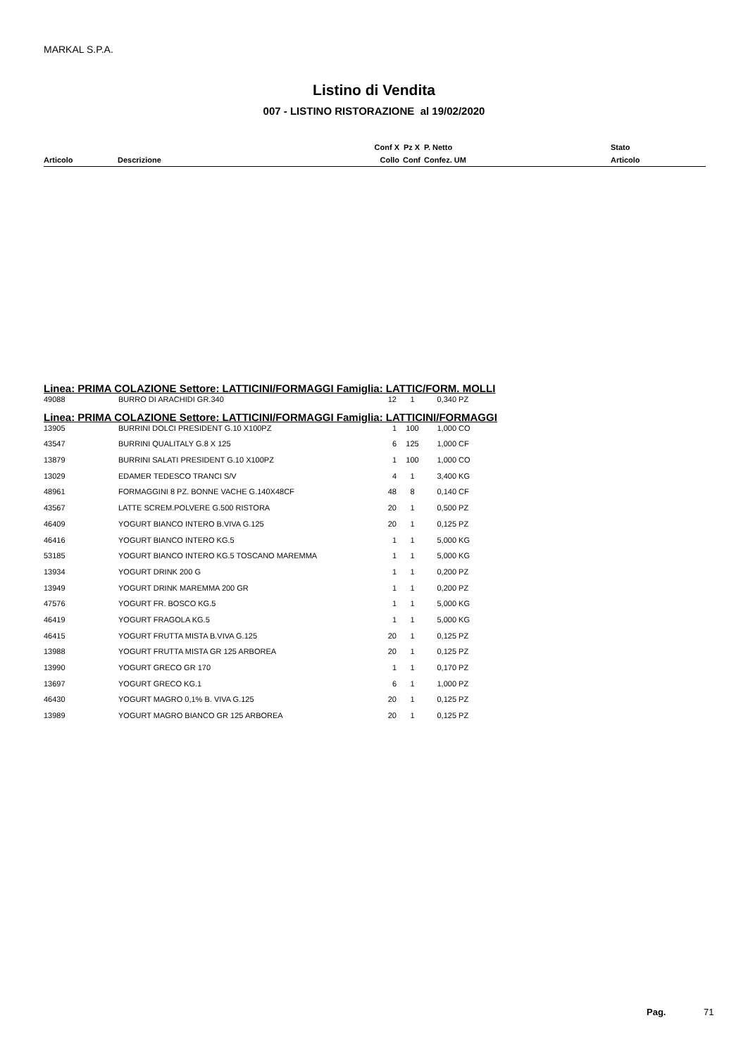MARKAL S.P.A.
Listino di Vendita
007 - LISTINO RISTORAZIONE al 19/02/2020
| | | Conf X | Pz X | P. Netto | Stato |
| Articolo | Descrizione | Collo | Conf | Confez. UM | Articolo |
| Linea: PRIMA COLAZIONE Settore: LATTICINI/FORMAGGI Famiglia: LATTIC/FORM. MOLLI | | | | | |
| 49088 | BURRO DI ARACHIDI GR.340 | 12 | 1 | 0,340 | PZ |
| Linea: PRIMA COLAZIONE Settore: LATTICINI/FORMAGGI Famiglia: LATTICINI/FORMAGGI | | | | | |
| 13905 | BURRINI DOLCI PRESIDENT G.10 X100PZ | 1 | 100 | 1,000 | CO |
| 43547 | BURRINI QUALITALY G.8 X 125 | 6 | 125 | 1,000 | CF |
| 13879 | BURRINI SALATI PRESIDENT G.10 X100PZ | 1 | 100 | 1,000 | CO |
| 13029 | EDAMER TEDESCO TRANCI S/V | 4 | 1 | 3,400 | KG |
| 48961 | FORMAGGINI 8 PZ. BONNE VACHE G.140X48CF | 48 | 8 | 0,140 | CF |
| 43567 | LATTE SCREM.POLVERE G.500 RISTORA | 20 | 1 | 0,500 | PZ |
| 46409 | YOGURT BIANCO INTERO B.VIVA G.125 | 20 | 1 | 0,125 | PZ |
| 46416 | YOGURT BIANCO INTERO KG.5 | 1 | 1 | 5,000 | KG |
| 53185 | YOGURT BIANCO INTERO KG.5 TOSCANO MAREMMA | 1 | 1 | 5,000 | KG |
| 13934 | YOGURT DRINK 200 G | 1 | 1 | 0,200 | PZ |
| 13949 | YOGURT DRINK MAREMMA 200 GR | 1 | 1 | 0,200 | PZ |
| 47576 | YOGURT FR. BOSCO KG.5 | 1 | 1 | 5,000 | KG |
| 46419 | YOGURT FRAGOLA KG.5 | 1 | 1 | 5,000 | KG |
| 46415 | YOGURT FRUTTA MISTA B.VIVA G.125 | 20 | 1 | 0,125 | PZ |
| 13988 | YOGURT FRUTTA MISTA GR 125 ARBOREA | 20 | 1 | 0,125 | PZ |
| 13990 | YOGURT GRECO GR 170 | 1 | 1 | 0,170 | PZ |
| 13697 | YOGURT GRECO KG.1 | 6 | 1 | 1,000 | PZ |
| 46430 | YOGURT MAGRO 0,1% B. VIVA G.125 | 20 | 1 | 0,125 | PZ |
| 13989 | YOGURT MAGRO BIANCO GR 125 ARBOREA | 20 | 1 | 0,125 | PZ |
Pag. 71